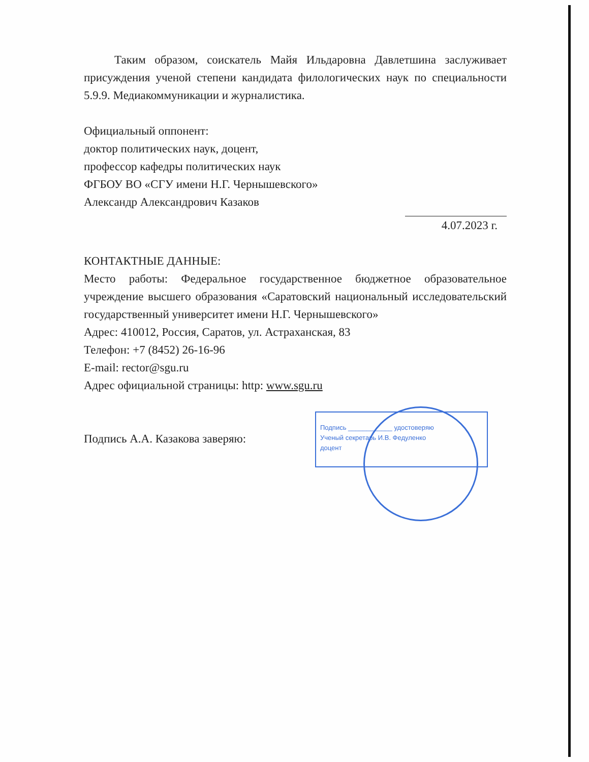Таким образом, соискатель Майя Ильдаровна Давлетшина заслуживает присуждения ученой степени кандидата филологических наук по специальности 5.9.9. Медиакоммуникации и журналистика.
Официальный оппонент:
доктор политических наук, доцент,
профессор кафедры политических наук
ФГБОУ ВО «СГУ имени Н.Г. Чернышевского»
Александр Александрович Казаков
4.07.2023 г.
КОНТАКТНЫЕ ДАННЫЕ:
Место работы: Федеральное государственное бюджетное образовательное учреждение высшего образования «Саратовский национальный исследовательский государственный университет имени Н.Г. Чернышевского»
Адрес: 410012, Россия, Саратов, ул. Астраханская, 83
Телефон: +7 (8452) 26-16-96
E-mail: rector@sgu.ru
Адрес официальной страницы: http: www.sgu.ru
Подпись А.А. Казакова заверяю:
Подпись ____________ удостоверяю
Ученый секретарь И.В. Федуленко
доцент